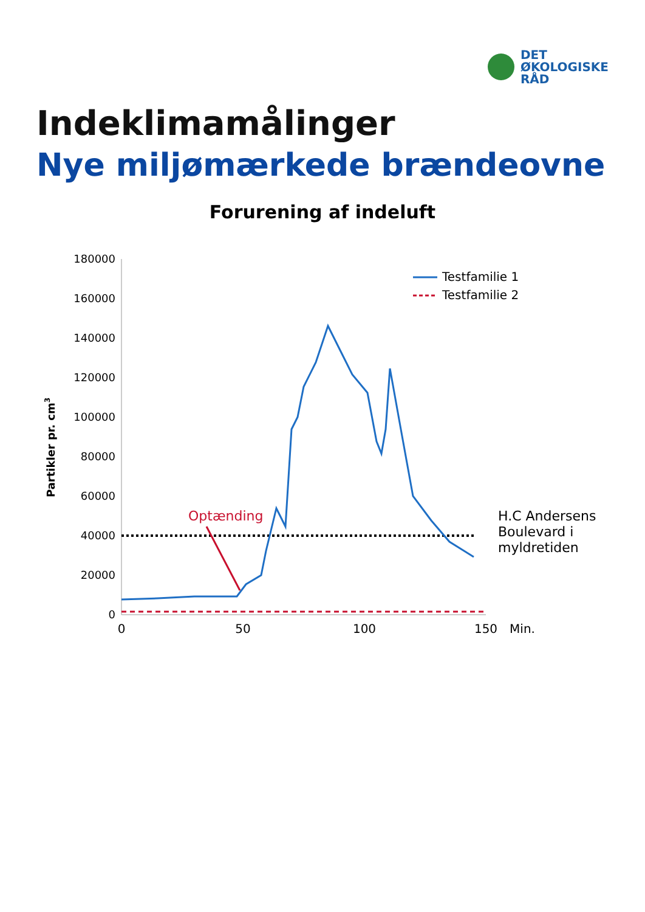DET
ØKOLOGISKE
RÅD
Indeklimamålinger
Nye miljømærkede brændeovne
Forurening af indeluft
Partikler pr. cm3
180000
160000
140000
120000
100000
80000
60000
40000
20000
0
0
50
100
150
Min.
Optænding
H.C Andersens
Boulevard i
myldretiden
Testfamilie 1
Testfamilie 2